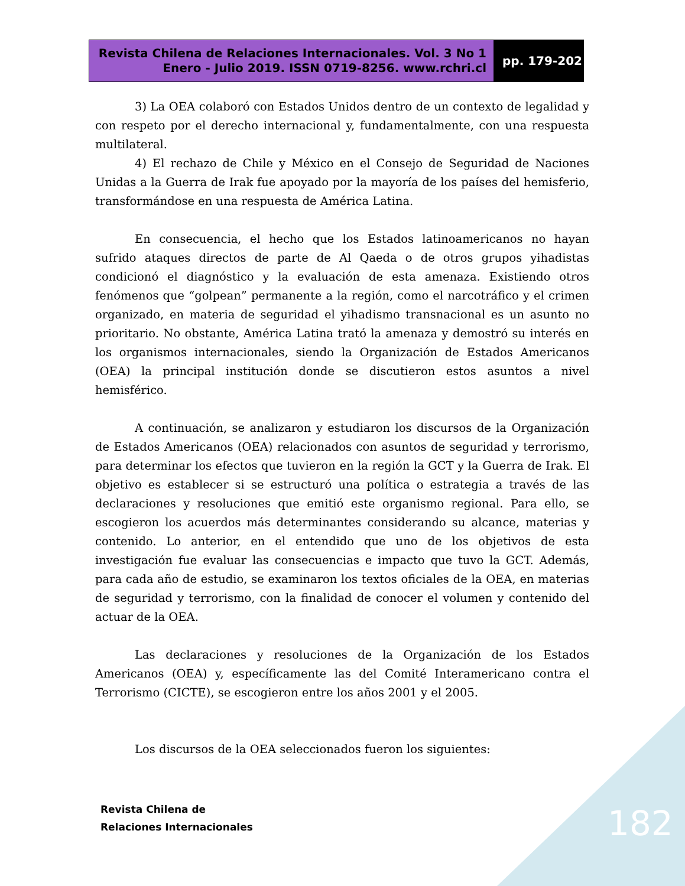Revista Chilena de Relaciones Internacionales. Vol. 3 No 1
Enero - Julio 2019. ISSN 0719-8256. www.rchri.cl
pp. 179-202
3) La OEA colaboró con Estados Unidos dentro de un contexto de legalidad y con respeto por el derecho internacional y, fundamentalmente, con una respuesta multilateral.
4) El rechazo de Chile y México en el Consejo de Seguridad de Naciones Unidas a la Guerra de Irak fue apoyado por la mayoría de los países del hemisferio, transformándose en una respuesta de América Latina.
En consecuencia, el hecho que los Estados latinoamericanos no hayan sufrido ataques directos de parte de Al Qaeda o de otros grupos yihadistas condicionó el diagnóstico y la evaluación de esta amenaza. Existiendo otros fenómenos que “golpean” permanente a la región, como el narcotráfico y el crimen organizado, en materia de seguridad el yihadismo transnacional es un asunto no prioritario. No obstante, América Latina trató la amenaza y demostró su interés en los organismos internacionales, siendo la Organización de Estados Americanos (OEA) la principal institución donde se discutieron estos asuntos a nivel hemisférico.
A continuación, se analizaron y estudiaron los discursos de la Organización de Estados Americanos (OEA) relacionados con asuntos de seguridad y terrorismo, para determinar los efectos que tuvieron en la región la GCT y la Guerra de Irak. El objetivo es establecer si se estructuró una política o estrategia a través de las declaraciones y resoluciones que emitió este organismo regional. Para ello, se escogieron los acuerdos más determinantes considerando su alcance, materias y contenido. Lo anterior, en el entendido que uno de los objetivos de esta investigación fue evaluar las consecuencias e impacto que tuvo la GCT. Además, para cada año de estudio, se examinaron los textos oficiales de la OEA, en materias de seguridad y terrorismo, con la finalidad de conocer el volumen y contenido del actuar de la OEA.
Las declaraciones y resoluciones de la Organización de los Estados Americanos (OEA) y, específicamente las del Comité Interamericano contra el Terrorismo (CICTE), se escogieron entre los años 2001 y el 2005.
Los discursos de la OEA seleccionados fueron los siguientes:
Revista Chilena de
Relaciones Internacionales
182